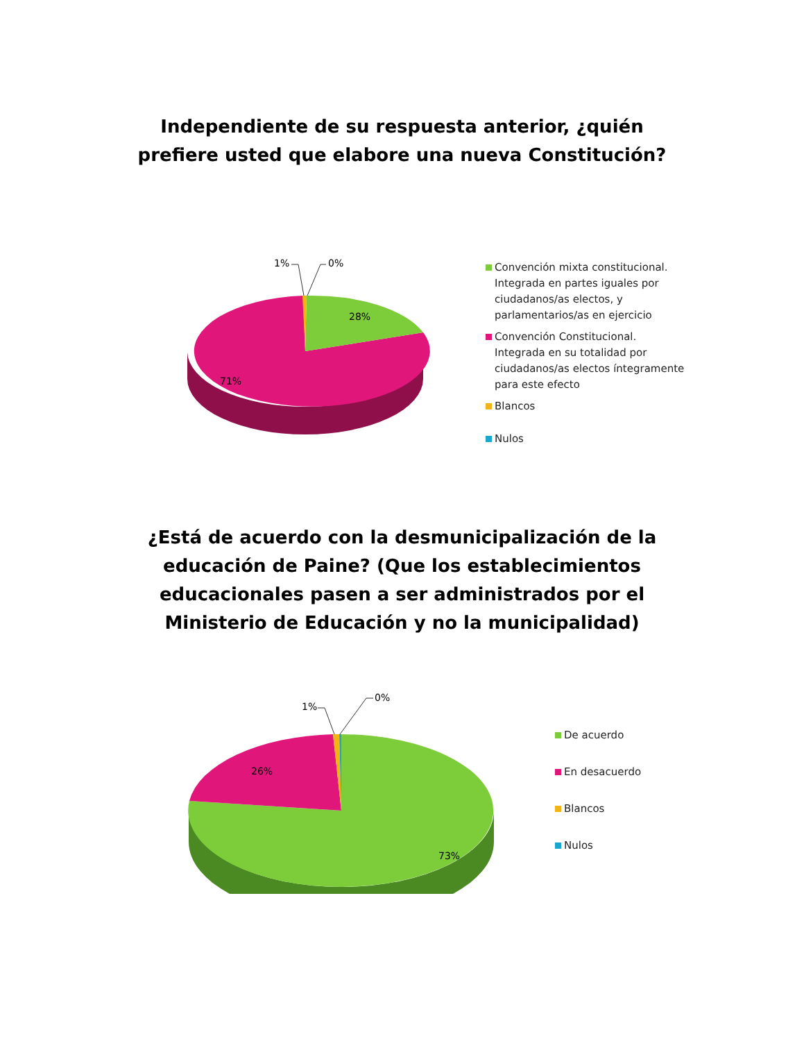Independiente de su respuesta anterior, ¿quién
prefiere usted que elabore una nueva Constitución?
1%
0%
28%
71%
Convención mixta constitucional. Integrada en partes iguales por ciudadanos/as electos, y parlamentarios/as en ejercicio
Convención Constitucional. Integrada en su totalidad por ciudadanos/as electos íntegramente para este efecto
Blancos
Nulos
¿Está de acuerdo con la desmunicipalización de la
educación de Paine? (Que los establecimientos
educacionales pasen a ser administrados por el
Ministerio de Educación y no la municipalidad)
1%
0%
26%
73%
De acuerdo
En desacuerdo
Blancos
Nulos